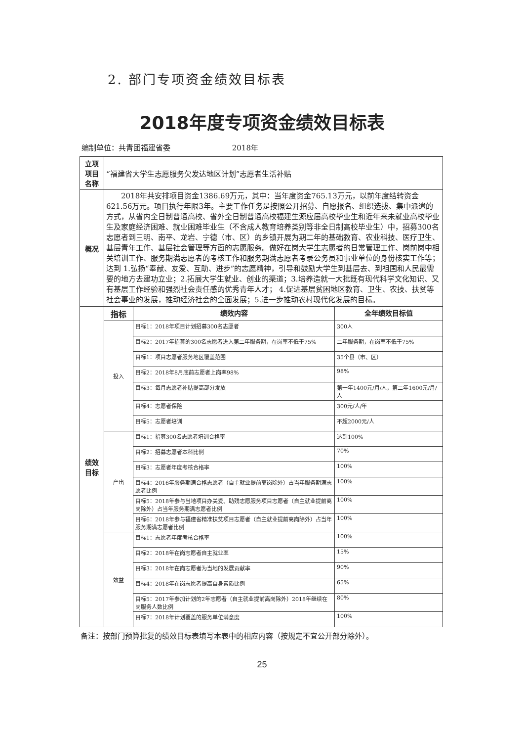2. 部门专项资金绩效目标表
2018年度专项资金绩效目标表
编制单位：共青团福建省委 2018年
| 立项项目名称 | “福建省大学生志愿服务欠发达地区计划”志愿者生活补贴 | | |
| 概况 | 2018年共安排项目资金1386.69万元，其中：当年度资金765.13万元，以前年度结转资金621.56万元。项目执行年限3年。主要工作任务是按照公开招募、自愿报名、组织选拔、集中派遣的方式，从省内全日制普通高校、省外全日制普通高校福建生源应届高校毕业生和近年来未就业高校毕业生及家庭经济困难、就业困难毕业生（不含成人教育培养类别等非全日制高校毕业生）中，招募300名志愿者到三明、南平、龙岩、宁德（市、区）的乡镇开展为期二年的基础教育、农业科技、医疗卫生、基层青年工作、基层社会管理等方面的志愿服务。做好在岗大学生志愿者的日常管理工作、岗前岗中相关培训工作、服务期满志愿者的考核工作和服务期满志愿者考录公务员和事业单位的身份核实工作等；达到 1.弘扬“奉献、友爱、互助、进步”的志愿精神，引导和鼓励大学生到基层去、到祖国和人民最需要的地方去建功立业；2.拓展大学生就业、创业的渠道；3.培养造就一大批既有现代科学文化知识、又有基层工作经验和强烈社会责任感的优秀青年人才； 4.促进基层贫困地区教育、卫生、农技、扶贫等社会事业的发展，推动经济社会的全面发展；5.进一步推动农村现代化发展的目标。 | | |
| 绩效目标 | 指标 | 绩效内容 | 全年绩效目标值 |
| | 投入 | 目标1：2018年项目计划招募300名志愿者 | 300人 |
| | | 目标2：2017年招募的300名志愿者进入第二年服务期，在岗率不低于75% | 二年服务期，在岗率不低于75% |
| | | 目标1：项目志愿者服务地区覆盖范围 | 35个县（市、区） |
| | | 目标2：2018年8月底前志愿者上岗率98% | 98% |
| | | 目标3：每月志愿者补贴提高部分发放 | 第一年1400元/月/人，第二年1600元/月/人 |
| | | 目标4：志愿者保险 | 300元/人/年 |
| | | 目标5：志愿者培训 | 不超2000元/人 |
| | 产出 | 目标1：招募300名志愿者培训合格率 | 达到100% |
| | | 目标2：招募志愿者本科比例 | 70% |
| | | 目标3：志愿者年度考核合格率 | 100% |
| | | 目标4：2016年服务期满合格志愿者（自主就业提前离岗除外）占当年服务期满志愿者比例 | 100% |
| | | 目标5：2018年参与当地项目办关爱、助残志愿服务项目志愿者（自主就业提前离岗除外）占当年服务期满志愿者比例 | 100% |
| | | 目标6：2018年参与福建省精准扶贫项目志愿者（自主就业提前离岗除外）占当年服务期满志愿者比例 | 100% |
| | 效益 | 目标1：志愿者年度考核合格率 | 100% |
| | | 目标2：2018年在岗志愿者自主就业率 | 15% |
| | | 目标3：2018年在岗志愿者为当地的发展贡献率 | 90% |
| | | 目标4：2018年在岗志愿者提高自身素质比例 | 65% |
| | | 目标5：2017年参加计划的2年志愿者（自主就业提前离岗除外）2018年继续在岗服务人数比例 | 80% |
| | | 目标7：2018年计划覆盖的服务单位满意度 | 100% |
备注：按部门预算批复的绩效目标表填写本表中的相应内容（按规定不宜公开部分除外）。
25